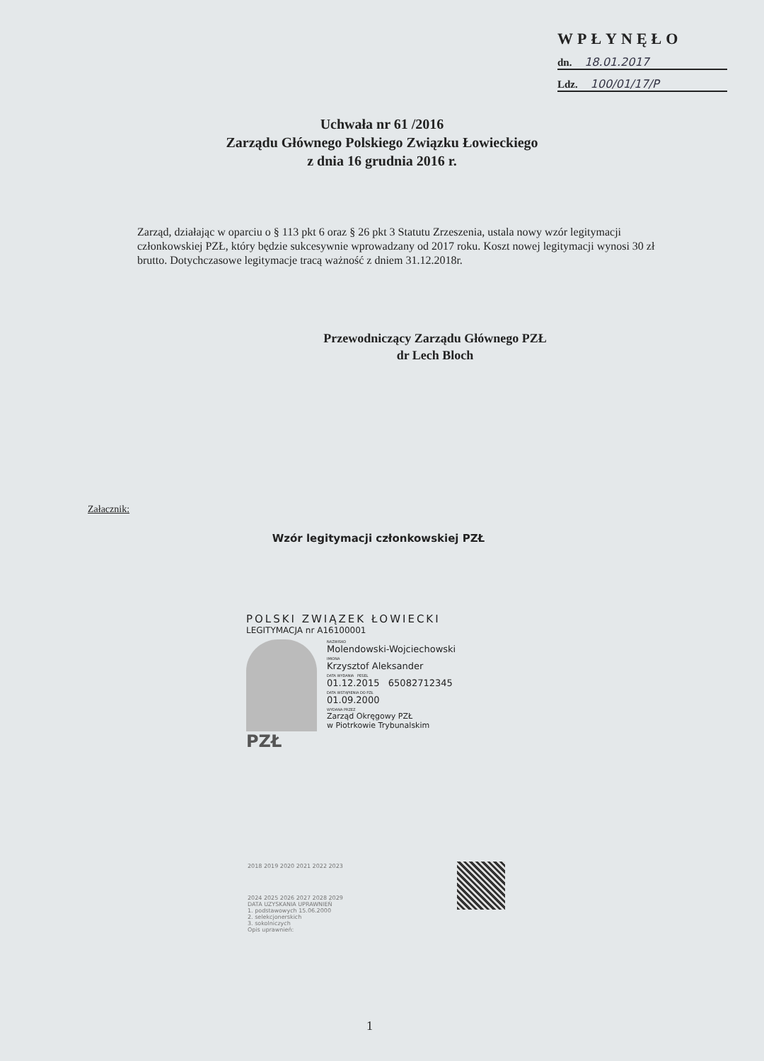WPŁYNĘŁO
dn. 18.01.2017
Ldz. 100/01/17/P
Uchwała nr 61 /2016
Zarządu Głównego Polskiego Związku Łowieckiego
z dnia 16 grudnia 2016 r.
Zarząd, działając w oparciu o § 113 pkt 6 oraz § 26 pkt 3 Statutu Zrzeszenia, ustala nowy wzór legitymacji członkowskiej PZŁ, który będzie sukcesywnie wprowadzany od 2017 roku. Koszt nowej legitymacji wynosi 30 zł brutto. Dotychczasowe legitymacje tracą ważność z dniem 31.12.2018r.
Przewodniczący Zarządu Głównego PZŁ
dr Lech Bloch
Załacznik:
Wzór legitymacji członkowskiej PZŁ
POLSKI ZWIĄZEK ŁOWIECKI
LEGITYMACJA nr A16100001
PZŁ
NAZWISKO
Molendowski-Wojciechowski
IMIONA
Krzysztof Aleksander
DATA WYDANIA PESEL
01.12.2015 65082712345
DATA WSTĄPIENIA DO PZŁ
01.09.2000
WYDANA PRZEZ
Zarząd Okręgowy PZŁ
w Piotrkowie Trybunalskim
2018 2019 2020 2021 2022 2023
2024 2025 2026 2027 2028 2029
DATA UZYSKANIA UPRAWNIEŃ
1. podstawowych 15.06.2000
2. selekcjonerskich
3. sokolniczych
Opis uprawnień:
1